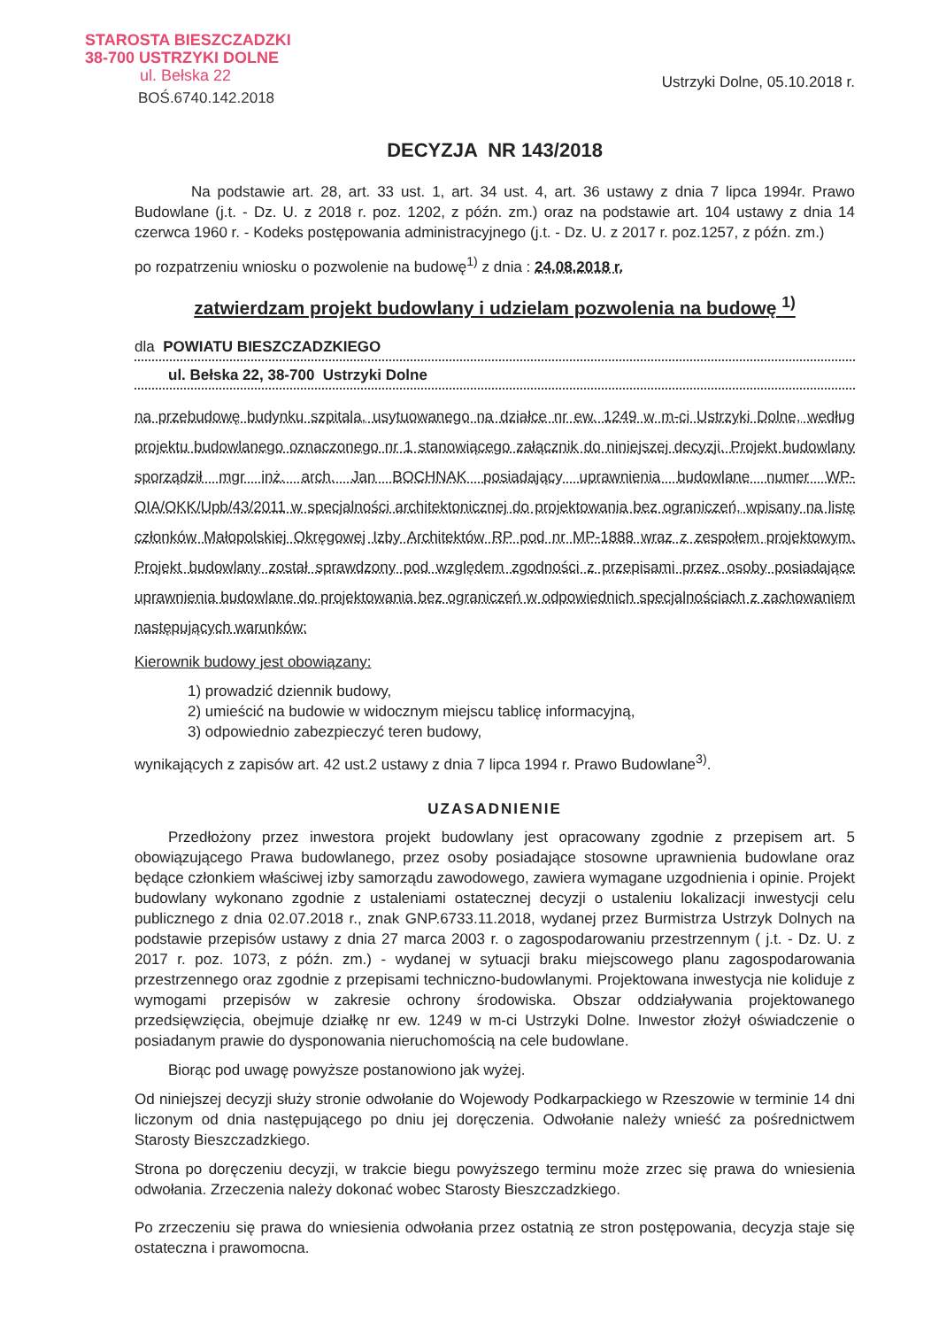STAROSTA BIESZCZADZKI
38-700 USTRZYKI DOLNE
ul. Bełska 22
BOŚ.6740.142.2018
Ustrzyki Dolne, 05.10.2018 r.
DECYZJA NR 143/2018
Na podstawie art. 28, art. 33 ust. 1, art. 34 ust. 4, art. 36 ustawy z dnia 7 lipca 1994r. Prawo Budowlane (j.t. - Dz. U. z 2018 r. poz. 1202, z późn. zm.) oraz na podstawie art. 104 ustawy z dnia 14 czerwca 1960 r. - Kodeks postępowania administracyjnego (j.t. - Dz. U. z 2017 r. poz.1257, z późn. zm.)
po rozpatrzeniu wniosku o pozwolenie na budowę<sup>1)</sup> z dnia : 24.08.2018 r.
zatwierdzam projekt budowlany i udzielam pozwolenia na budowę <sup>1)</sup>
dla POWIATU BIESZCZADZKIEGO
ul. Bełska 22, 38-700 Ustrzyki Dolne
na przebudowę budynku szpitala, usytuowanego na działce nr ew. 1249 w m-ci Ustrzyki Dolne, według projektu budowlanego oznaczonego nr 1 stanowiącego załącznik do niniejszej decyzji. Projekt budowlany sporządził mgr inż. arch. Jan BOCHNAK posiadający uprawnienia budowlane numer WP-OIA/OKK/Upb/43/2011 w specjalności architektonicznej do projektowania bez ograniczeń, wpisany na listę członków Małopolskiej Okręgowej Izby Architektów RP pod nr MP-1888 wraz z zespołem projektowym. Projekt budowlany został sprawdzony pod względem zgodności z przepisami przez osoby posiadające uprawnienia budowlane do projektowania bez ograniczeń w odpowiednich specjalnościach z zachowaniem następujących warunków:
Kierownik budowy jest obowiązany:
1) prowadzić dziennik budowy,
2) umieścić na budowie w widocznym miejscu tablicę informacyjną,
3) odpowiednio zabezpieczyć teren budowy,
wynikających z zapisów art. 42 ust.2 ustawy z dnia 7 lipca 1994 r. Prawo Budowlane<sup>3)</sup>.
UZASADNIENIE
Przedłożony przez inwestora projekt budowlany jest opracowany zgodnie z przepisem art. 5 obowiązującego Prawa budowlanego, przez osoby posiadające stosowne uprawnienia budowlane oraz będące członkiem właściwej izby samorządu zawodowego, zawiera wymagane uzgodnienia i opinie. Projekt budowlany wykonano zgodnie z ustaleniami ostatecznej decyzji o ustaleniu lokalizacji inwestycji celu publicznego z dnia 02.07.2018 r., znak GNP.6733.11.2018, wydanej przez Burmistrza Ustrzyk Dolnych na podstawie przepisów ustawy z dnia 27 marca 2003 r. o zagospodarowaniu przestrzennym ( j.t. - Dz. U. z 2017 r. poz. 1073, z późn. zm.) - wydanej w sytuacji braku miejscowego planu zagospodarowania przestrzennego oraz zgodnie z przepisami techniczno-budowlanymi. Projektowana inwestycja nie koliduje z wymogami przepisów w zakresie ochrony środowiska. Obszar oddziaływania projektowanego przedsięwzięcia, obejmuje działkę nr ew. 1249 w m-ci Ustrzyki Dolne. Inwestor złożył oświadczenie o posiadanym prawie do dysponowania nieruchomością na cele budowlane.
Biorąc pod uwagę powyższe postanowiono jak wyżej.
Od niniejszej decyzji służy stronie odwołanie do Wojewody Podkarpackiego w Rzeszowie w terminie 14 dni liczonym od dnia następującego po dniu jej doręczenia. Odwołanie należy wnieść za pośrednictwem Starosty Bieszczadzkiego.
Strona po doręczeniu decyzji, w trakcie biegu powyższego terminu może zrzec się prawa do wniesienia odwołania. Zrzeczenia należy dokonać wobec Starosty Bieszczadzkiego.
Po zrzeczeniu się prawa do wniesienia odwołania przez ostatnią ze stron postępowania, decyzja staje się ostateczna i prawomocna.